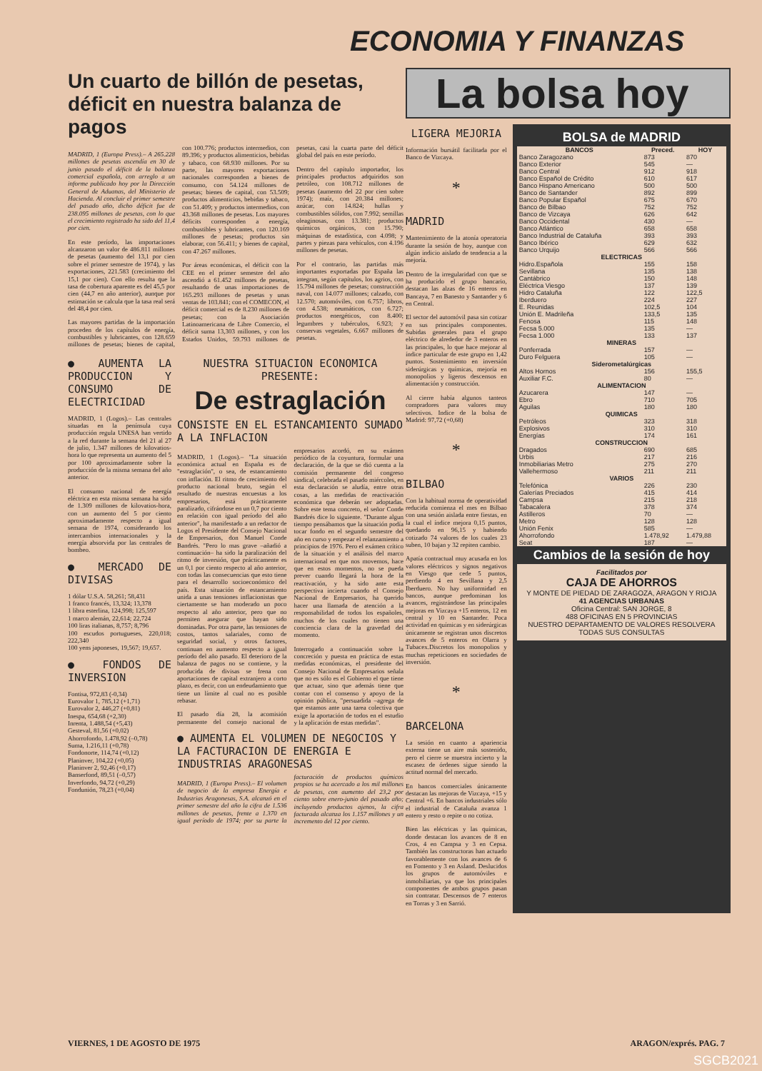ECONOMIA Y FINANZAS
Un cuarto de billón de pesetas, déficit en nuestra balanza de pagos
MADRID, 1 (Europa Press).– A 265.228 millones de pesetas ascendía en 30 de junio pasado el déficit de la balanza comercial española, con arreglo a un informe publicado hoy por la Dirección General de Aduanas, del Ministerio de Hacienda. Al concluir el primer semestre del pasado año, dicho déficit fue de 238.095 millones de pesetas, con lo que el crecimiento registrado ha sido del 11,4 por cien.
En este período, las importaciones alcanzaron un valor de 486.811 millones de pesetas (aumento del 13,1 por cien sobre el primer semestre de 1974), y las exportaciones, 221.583 (crecimiento del 15,1 por cien). Con ello resulta que la tasa de cobertura aparente es del 45,5 por cien (44,7 en año anterior), aunque por estimación se calcula que la tasa real será del 48,4 por cien.
Las mayores partidas de la importación proceden de los capítulos de energía, combustibles y lubricantes, con 128.659 millones de pesetas; bienes de capital, con 100.776; productos intermedios, con 89.396; y productos alimenticios, bebidas y tabaco, con 68.930 millones. Por su parte, las mayores exportaciones nacionales corresponden a bienes de consumo, con 54.124 millones de pesetas; bienes de capital, con 53.509; productos alimenticios, bebidas y tabaco, con 51.409; y productos intermedios, con 43.368 millones de pesetas. Los mayores déficits corresponden a energía, combustibles y lubricantes, con 120.169 millones de pesetas; productos sin elaborar, con 56.411; y bienes de capital, con 47.267 millones.
Por áreas económicas, el déficit con la CEE en el primer semestre del año ascendió a 61.452 millones de pesetas, resultando de unas importaciones de 165.293 millones de pesetas y unas ventas de 103.841; con el COMECON, el déficit comercial es de 8.230 millones de pesetas; con la Asociación Latinoamericana de Libre Comercio, el déficit suma 13,303 millones, y con los Estados Unidos, 59.793 millones de pesetas, casi la cuarta parte del déficit global del país en este período.
Dentro del capítulo importador, los principales productos adquiridos son petróleo, con 108.712 millones de pesetas (aumento del 22 por cien sobre 1974); maíz, con 20.384 millones; azúcar, con 14.824; hullas y combustibles sólidos, con 7.992; semillas oleaginosas, con 13.381; productos químicos orgánicos, con 15.790; máquinas de estadística, con 4.098; y partes y piezas para vehículos, con 4.196 millones de pesetas.
Por el contrario, las partidas más importantes exportadas por España las integran, según capítulos, los agrios, con 15.794 millones de pesetas; construcción naval, con 14.077 millones; calzado, con 12.570; automóviles, con 6.757; libros, con 4.538; neumáticos, con 6.727; productos energéticos, con 8.400; legumbres y tubérculos, 6.923; y conservas vegetales, 6.667 millones de pesetas.
● AUMENTA LA PRODUCCION Y CONSUMO DE ELECTRICIDAD
MADRID, 1 (Logos).– Las centrales situadas en la península cuya producción regula UNESA han vertido a la red durante la semana del 21 al 27 de julio, 1.347 millones de kilovatios-hora lo que representa un aumento del 5 por 100 aproximadamente sobre la producción de la misma semana del año anterior.
El consumo nacional de energía eléctrica en esta misma semana ha sido de 1.309 millones de kilovatios-hora, con un aumento del 5 por ciento aproximadamente respecto a igual semana de 1974, considerando los intercambios internacionales y la energía absorvida por las centrales de bombeo.
● MERCADO DE DIVISAS
1 dólar U.S.A. 58,261; 58,431
1 franco francés, 13,324; 13,378
1 libra esterlina, 124,998; 125,597
1 marco alemán, 22,614; 22,724
100 liras italianas, 8,757; 8,796
100 escudos portugueses, 220,018; 222,340
100 yens japoneses, 19,567; 19,657.
● FONDOS DE INVERSION
Fontisa, 972,83 (-0,34)
Eurovalor 1, 785,12 (+1,71)
Eurovalor 2, 446,27 (+0,81)
Inespa, 654,68 (+2,30)
Inrenta, 1.488,54 (+5,43)
Gesteval, 81,56 (+0,02)
Ahorrofondo, 1.478,92 (–0,78)
Suma, 1.216,11 (+0,78)
Fondonorte, 114,74 (+0,12)
Planinver, 104,22 (+0,05)
Planinver 2, 92,46 (+0,17)
Banserfond, 89,51 (–0,57)
Inverfondo, 94,72 (+0,29)
Fondunión, 78,23 (+0,04)
NUESTRA SITUACION ECONOMICA PRESENTE:
De estraglación
CONSISTE EN EL ESTANCAMIENTO SUMADO A LA INFLACION
MADRID, 1 (Logos).– "La situación económica actual en España es de "estraglación", o sea, de estancamiento con inflación. El ritmo de crecimiento del producto nacional bruto, según el resultado de nuestras encuestas a los empresarios, está prácticamente paralizado, cifrándose en un 0,7 por ciento en relación con igual período del año anterior", ha manifestado a un redactor de Logos el Presidente del Consejo Nacional de Empresarios, don Manuel Conde Bandrés. "Pero lo mas grave –añadió a continuación– ha sido la paralización del ritmo de inversión, que prácticamente es un 0,1 por ciento respecto al año anterior, con todas las consecuencias que esto tiene para el desarrollo socioeconómico del país. Esta situación de estancamiento unida a unas tensiones inflacionistas que ciertamente se han moderado un poco respecto al año anterior, pero que no permiten asegurar que hayan sido dominadas. Por otra parte, las tensiones de costos, tantos salariales, como de seguridad social, y otros factores, continuan en aumento respecto a igual período del año pasado. El deterioro de la balanza de pagos no se contiene, y la producida de divisas se frena con aportaciones de capital extranjero a corto plazo, es decir, con un endeudamiento que tiene un límite al cual no es posible rebasar.
El pasado día 28, la acomisión permanente del consejo nacional de empresarios acordó, en su exámen periódico de la coyuntura, formular una declaración, de la que se dió cuenta a la comisión permanente del congreso sindical, celebrada el pasado miércoles, en esta declaración se aludía, entre otras cosas, a las medidas de reactivación económica que deberán ser adoptadas. Sobre este tema concreto, el señor Conde Bandrés dice lo siguiente. "Durante algun tiempo pensábamos que la situación podía tocar fondo en el segundo semestre del año en curso y empezar el relanzamiento a principios de 1976. Pero el exámen crítico de la situación y el análisis del marco internacional en que nos movemos, hace que en estos momentos, no se pueda prever cuando llegará la hora de la reactivación, y ha sido ante esta perspectiva incierta cuando el Consejo Nacional de Empresarios, ha querido hacer una llamada de atención a la responsabilidad de todos los españoles, muchos de los cuales no tienen una conciencia clara de la gravedad del momento.
Interrogado a continuación sobre la concreción y puesta en práctica de estas medidas económicas, el presidente del Consejo Nacional de Empresarios señala que no es sólo es el Gobierno el que tiene que actuar, sino que además tiene que contar con el consenso y apoyo de la opinión pública, "persuadida –agrega de que estamos ante una tarea colectiva que exige la aportación de todos en el estudio y la aplicación de estas medidas".
● AUMENTA EL VOLUMEN DE NEGOCIOS Y LA FACTURACION DE ENERGIA E INDUSTRIAS ARAGONESAS
MADRID, 1 (Europa Press).– El volumen de negocio de la empresa Energía e Industrias Aragonesas, S.A. alcanzó en el primer semestre del año la cifra de 1.536 millones de pesetas, frente a 1.370 en igual período de 1974; por su parte la facturación de productos químicos propios se ha acercado a los mil millones de pesetas, con aumento del 23,2 por ciento sobre enero-junio del pasado año; incluyendo productos ajenos, la cifra facturada alcanza los 1.157 millones y un incremento del 12 por ciento.
La bolsa hoy
LIGERA MEJORIA
Información bursátil facilitada por el Banco de Vizcaya.
*
MADRID
Mantenimiento de la atonía operatoria durante la sesión de hoy, aunque con algún indicio aislado de tendencia a la mejoría.
Dentro de la irregularidad con que se ha producido el grupo bancario, destacan las alzas de 16 enteros en Bancaya, 7 en Banesto y Santander y 6 en Central.
El sector del automóvil pasa sin cotizar en sus principales componentes. Subidas generales para el grupo eléctrico de alrededor de 3 enteros en las principales, lo que hace mejorar al índice particular de este grupo en 1,42 puntos. Sostenimiento en inversión siderúrgicas y químicas, mejoría en monopolios y ligeros descensos en alimentación y construcción.
Al cierre había algunos tanteos compradores para valores muy selectivos. Indice de la bolsa de Madrid: 97,72 (+0,68)
*
BILBAO
Con la habitual norma de operatividad reducida comienza el mes en Bilbao con una sesión aislada entre fiestas, en la cual el índice mejora 0,15 puntos, quedando en 96,15 y habiendo cotizado 74 valores de los cuales 23 suben, 10 bajan y 32 repiten cambio.
Apatía contractual muy acusada en los valores eléctricos y signos negativos en Viesgo que cede 5 puntos, perdiendo 4 en Sevillana y 2,5 Iberduero. No hay uniformidad en bancos, aunque predominan los avances, registrándose las principales mejoras en Vizcaya +15 enteros, 12 en central y 10 en Santander. Poca actividad en químicas y en siderúrgicas únicamente se registran unos discretos avances de 5 enteros en Olarra y Tubacex.Discretos los monopolios y muchas repeticiones en sociedades de inversión.
*
BARCELONA
La sesión en cuanto a apariencia externa tiene un aire más sostenido, pero el cierre se muestra incierto y la escasez de órdenes sigue siendo la actitud normal del mercado.
En bancos comerciales únicamente destacan las mejoras de Vizcaya, +15 y Central +6. En bancos industriales sólo el industrial de Cataluña avanza 1 entero y resto o repite o no cotiza.
Bien las eléctricas y las químicas, donde destacan los avances de 8 en Cros, 4 en Campsa y 3 en Cepsa. También las constructoras han actuado favorablemente con los avances de 6 en Fomento y 3 en Asland. Deslucidos los grupos de automóviles e inmobiliarias, ya que los principales componentes de ambos grupos pasan sin contratar. Descensos de 7 enteros en Torras y 3 en Sarrió.
BOLSA de MADRID
| BANCOS | Preced. | HOY |
| --- | --- | --- |
| Banco Zaragozano | 873 | 870 |
| Banco Exterior | 545 | — |
| Banco Central | 912 | 918 |
| Banco Español de Crédito | 610 | 617 |
| Banco Hispano Americano | 500 | 500 |
| Banco de Santander | 892 | 899 |
| Banco Popular Español | 675 | 670 |
| Banco de Bilbao | 752 | 752 |
| Banco de Vizcaya | 626 | 642 |
| Banco Occidental | 430 | — |
| Banco Atlántico | 658 | 658 |
| Banco Industrial de Cataluña | 393 | 393 |
| Banco Ibérico | 629 | 632 |
| Banco Urquijo | 566 | 566 |
| ELECTRICAS | | |
| Hidro.Española | 155 | 158 |
| Sevillana | 135 | 138 |
| Cantábrico | 150 | 148 |
| Eléctrica Viesgo | 137 | 139 |
| Hidro Cataluña | 122 | 122,5 |
| Iberduero | 224 | 227 |
| E. Reunidas | 102,5 | 104 |
| Unión E. Madrileña | 133,5 | 135 |
| Fenosa | 115 | 148 |
| Fecsa 5.000 | 135 | — |
| Fecsa 1.000 | 133 | 137 |
| MINERAS | | |
| Ponferrada | 157 | — |
| Duro Felguera | 105 | — |
| Siderometalúrgicas | | |
| Altos Hornos | 156 | 155,5 |
| Auxiliar F.C. | 80 | — |
| ALIMENTACION | | |
| Azucarera | 147 | — |
| Ebro | 710 | 705 |
| Aguilas | 180 | 180 |
| QUIMICAS | | |
| Petróleos | 323 | 318 |
| Explosivos | 310 | 310 |
| Energías | 174 | 161 |
| CONSTRUCCION | | |
| Dragados | 690 | 685 |
| Urbis | 217 | 216 |
| Inmobiliarias Metro | 275 | 270 |
| Vallehermoso | 211 | 211 |
| VARIOS | | |
| Telefónica | 226 | 230 |
| Galerías Preciados | 415 | 414 |
| Campsa | 215 | 218 |
| Tabacalera | 378 | 374 |
| Astilleros | 70 | — |
| Metro | 128 | 128 |
| Unión Fenix | 585 | — |
| Ahorrofondo | 1.478,92 | 1.479,88 |
| Seat | 187 | — |
Cambios de la sesión de hoy
Facilitados por
CAJA DE AHORROS
Y MONTE DE PIEDAD DE ZARAGOZA, ARAGON Y RIOJA
41 AGENCIAS URBANAS
Oficina Central: SAN JORGE, 8
488 OFICINAS EN 5 PROVINCIAS
NUESTRO DEPARTAMENTO DE VALORES RESOLVERA TODAS SUS CONSULTAS
VIERNES, 1 DE AGOSTO DE 1975 ARAGON/exprés. PAG. 7
SGCB2021